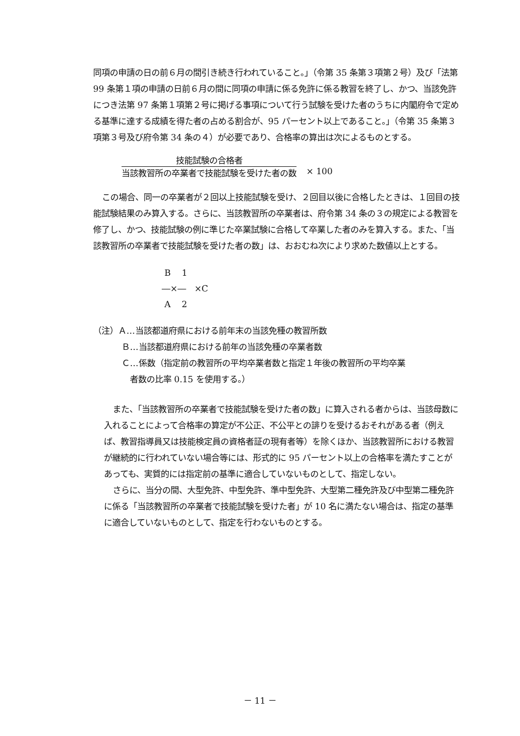同項の申請の日の前６月の間引き続き行われていること。」（令第 35 条第３項第２号）及び「法第 99 条第１項の申請の日前６月の間に同項の申請に係る免許に係る教習を終了し、かつ、当該免許につき法第 97 条第１項第２号に掲げる事項について行う試験を受けた者のうちに内閣府令で定める基準に達する成績を得た者の占める割合が、95 パーセント以上であること。」（令第 35 条第３項第３号及び府令第 34 条の４）が必要であり、合格率の算出は次によるものとする。
技能試験の合格者
当該教習所の卒業者で技能試験を受けた者の数
× 100
この場合、同一の卒業者が２回以上技能試験を受け、２回目以後に合格したときは、１回目の技能試験結果のみ算入する。さらに、当該教習所の卒業者は、府令第 34 条の３の規定による教習を修了し、かつ、技能試験の例に準じた卒業試験に合格して卒業した者のみを算入する。また、「当該教習所の卒業者で技能試験を受けた者の数」は、おおむね次により求めた数値以上とする。
B　 1
―×―　×C
A　 2
（注）Ａ…当該都道府県における前年末の当該免種の教習所数
Ｂ…当該都道府県における前年の当該免種の卒業者数
Ｃ…係数（指定前の教習所の平均卒業者数と指定１年後の教習所の平均卒業
者数の比率 0.15 を使用する。）
また、「当該教習所の卒業者で技能試験を受けた者の数」に算入される者からは、当該母数に入れることによって合格率の算定が不公正、不公平との誹りを受けるおそれがある者（例えば、教習指導員又は技能検定員の資格者証の現有者等）を除くほか、当該教習所における教習が継続的に行われていない場合等には、形式的に 95 パーセント以上の合格率を満たすことがあっても、実質的には指定前の基準に適合していないものとして、指定しない。
さらに、当分の間、大型免許、中型免許、準中型免許、大型第二種免許及び中型第二種免許に係る「当該教習所の卒業者で技能試験を受けた者」が 10 名に満たない場合は、指定の基準に適合していないものとして、指定を行わないものとする。
－ 11 －